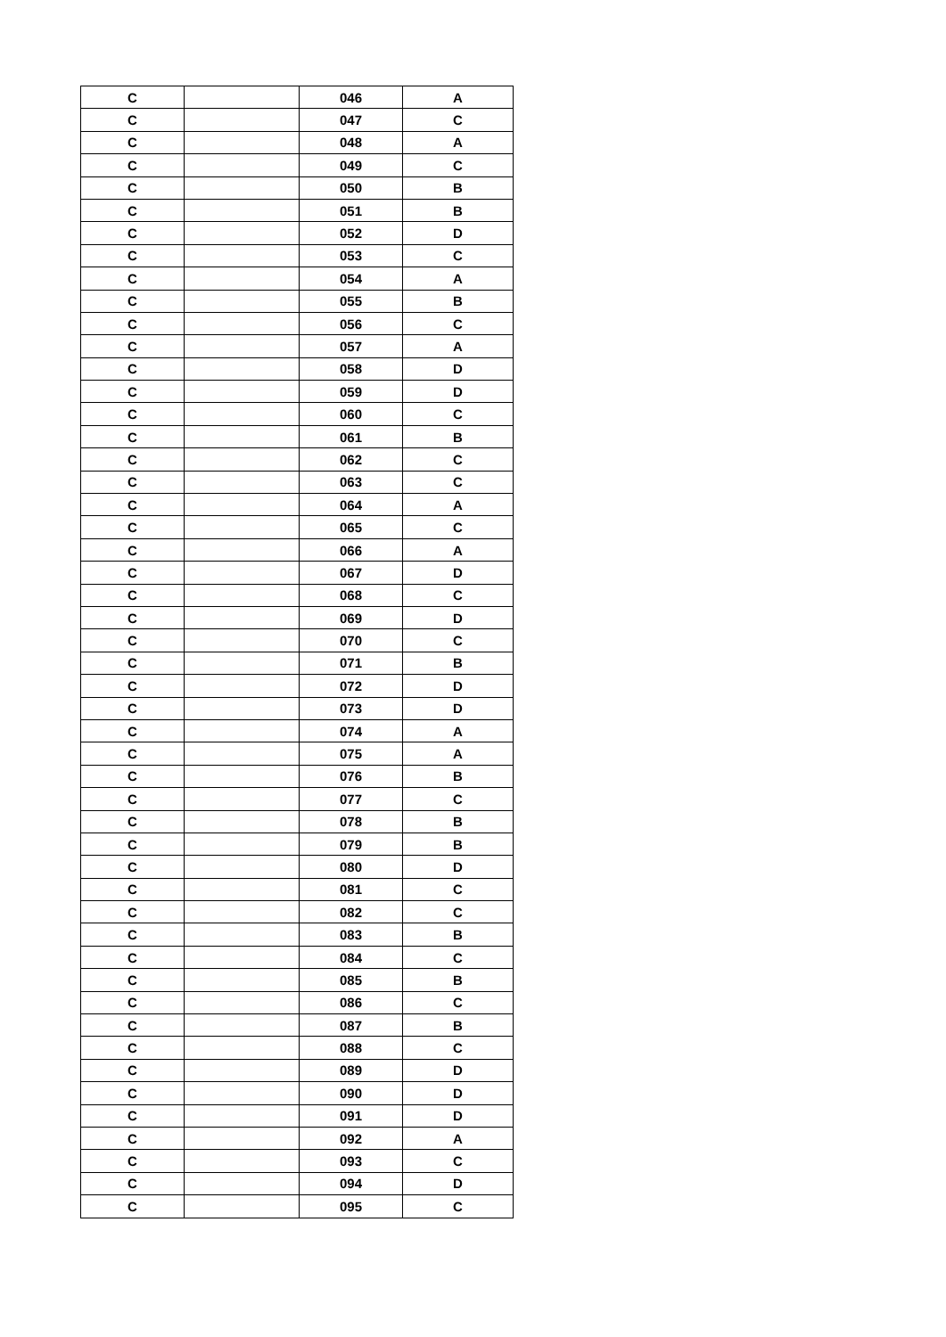| C | | 046 | A |
| C | | 047 | C |
| C | | 048 | A |
| C | | 049 | C |
| C | | 050 | B |
| C | | 051 | B |
| C | | 052 | D |
| C | | 053 | C |
| C | | 054 | A |
| C | | 055 | B |
| C | | 056 | C |
| C | | 057 | A |
| C | | 058 | D |
| C | | 059 | D |
| C | | 060 | C |
| C | | 061 | B |
| C | | 062 | C |
| C | | 063 | C |
| C | | 064 | A |
| C | | 065 | C |
| C | | 066 | A |
| C | | 067 | D |
| C | | 068 | C |
| C | | 069 | D |
| C | | 070 | C |
| C | | 071 | B |
| C | | 072 | D |
| C | | 073 | D |
| C | | 074 | A |
| C | | 075 | A |
| C | | 076 | B |
| C | | 077 | C |
| C | | 078 | B |
| C | | 079 | B |
| C | | 080 | D |
| C | | 081 | C |
| C | | 082 | C |
| C | | 083 | B |
| C | | 084 | C |
| C | | 085 | B |
| C | | 086 | C |
| C | | 087 | B |
| C | | 088 | C |
| C | | 089 | D |
| C | | 090 | D |
| C | | 091 | D |
| C | | 092 | A |
| C | | 093 | C |
| C | | 094 | D |
| C | | 095 | C |